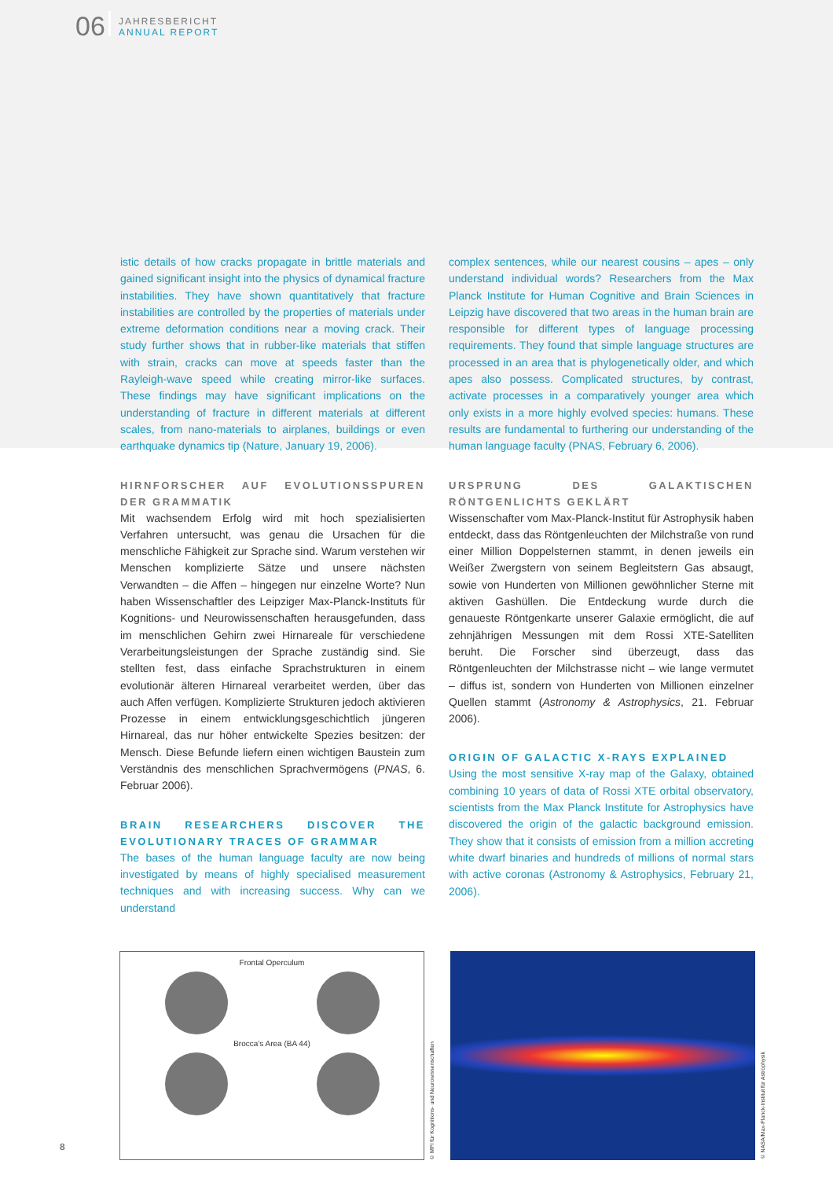06
JAHRESBERICHT
ANNUAL REPORT
istic details of how cracks propagate in brittle materials and gained significant insight into the physics of dynamical fracture instabilities. They have shown quantitatively that fracture instabilities are controlled by the properties of materials under extreme deformation conditions near a moving crack. Their study further shows that in rubber-like materials that stiffen with strain, cracks can move at speeds faster than the Rayleigh-wave speed while creating mirror-like surfaces. These findings may have significant implications on the understanding of fracture in different materials at different scales, from nano-materials to airplanes, buildings or even earthquake dynamics tip (Nature, January 19, 2006).
HIRNFORSCHER AUF EVOLUTIONSSPUREN DER GRAMMATIK
Mit wachsendem Erfolg wird mit hoch spezialisierten Verfahren untersucht, was genau die Ursachen für die menschliche Fähigkeit zur Sprache sind. Warum verstehen wir Menschen komplizierte Sätze und unsere nächsten Verwandten – die Affen – hingegen nur einzelne Worte? Nun haben Wissenschaftler des Leipziger Max-Planck-Instituts für Kognitions- und Neurowissenschaften herausgefunden, dass im menschlichen Gehirn zwei Hirnareale für verschiedene Verarbeitungsleistungen der Sprache zuständig sind. Sie stellten fest, dass einfache Sprachstrukturen in einem evolutionär älteren Hirnareal verarbeitet werden, über das auch Affen verfügen. Komplizierte Strukturen jedoch aktivieren Prozesse in einem entwicklungsgeschichtlich jüngeren Hirnareal, das nur höher entwickelte Spezies besitzen: der Mensch. Diese Befunde liefern einen wichtigen Baustein zum Verständnis des menschlichen Sprachvermögens (PNAS, 6. Februar 2006).
BRAIN RESEARCHERS DISCOVER THE EVOLUTIONARY TRACES OF GRAMMAR
The bases of the human language faculty are now being investigated by means of highly specialised measurement techniques and with increasing success. Why can we understand
complex sentences, while our nearest cousins – apes – only understand individual words? Researchers from the Max Planck Institute for Human Cognitive and Brain Sciences in Leipzig have discovered that two areas in the human brain are responsible for different types of language processing requirements. They found that simple language structures are processed in an area that is phylogenetically older, and which apes also possess. Complicated structures, by contrast, activate processes in a comparatively younger area which only exists in a more highly evolved species: humans. These results are fundamental to furthering our understanding of the human language faculty (PNAS, February 6, 2006).
URSPRUNG DES GALAKTISCHEN RÖNTGENLICHTS GEKLÄRT
Wissenschafter vom Max-Planck-Institut für Astrophysik haben entdeckt, dass das Röntgenleuchten der Milchstraße von rund einer Million Doppelsternen stammt, in denen jeweils ein Weißer Zwergstern von seinem Begleitstern Gas absaugt, sowie von Hunderten von Millionen gewöhnlicher Sterne mit aktiven Gashüllen. Die Entdeckung wurde durch die genaueste Röntgenkarte unserer Galaxie ermöglicht, die auf zehnjährigen Messungen mit dem Rossi XTE-Satelliten beruht. Die Forscher sind überzeugt, dass das Röntgenleuchten der Milchstrasse nicht – wie lange vermutet – diffus ist, sondern von Hunderten von Millionen einzelner Quellen stammt (Astronomy & Astrophysics, 21. Februar 2006).
ORIGIN OF GALACTIC X-RAYS EXPLAINED
Using the most sensitive X-ray map of the Galaxy, obtained combining 10 years of data of Rossi XTE orbital observatory, scientists from the Max Planck Institute for Astrophysics have discovered the origin of the galactic background emission. They show that it consists of emission from a million accreting white dwarf binaries and hundreds of millions of normal stars with active coronas (Astronomy & Astrophysics, February 21, 2006).
Frontal Operculum
Brocca’s Area (BA 44)
© MPI für Kognitions- und Neurowissenschaften
© NASA/Max-Planck-Institut für Astrophysik
8